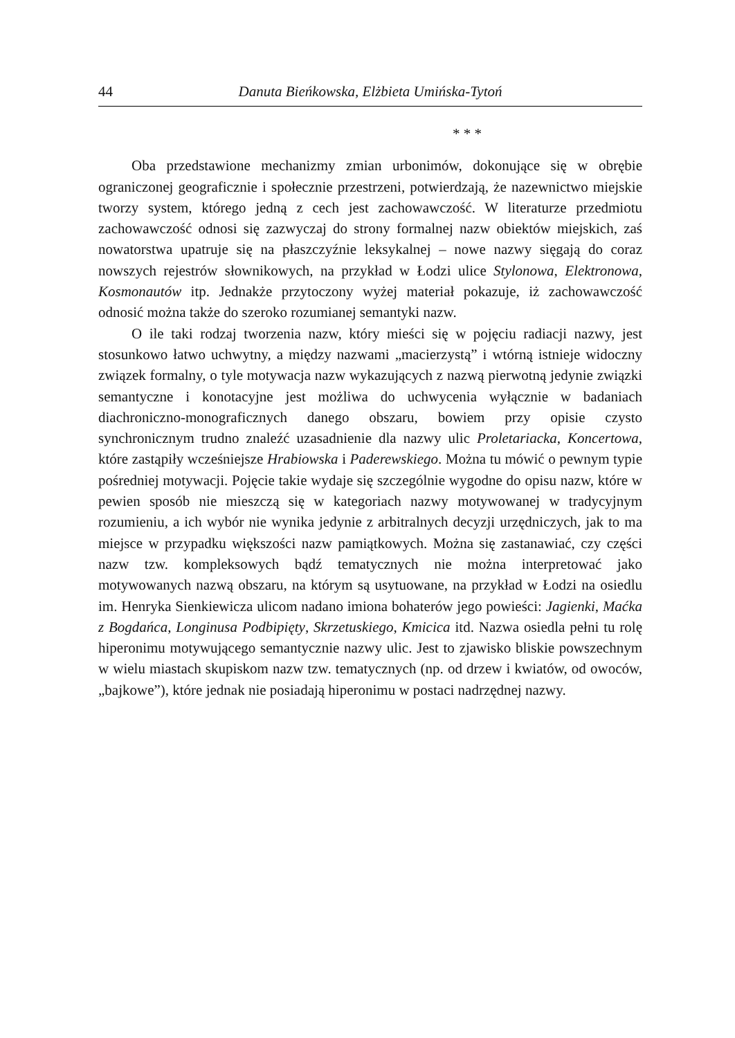44 Danuta Bieńkowska, Elżbieta Umińska-Tytoń
* * *
Oba przedstawione mechanizmy zmian urbonimów, dokonujące się w obrębie ograniczonej geograficznie i społecznie przestrzeni, potwierdzają, że nazewnictwo miejskie tworzy system, którego jedną z cech jest zachowawczość. W literaturze przedmiotu zachowawczość odnosi się zazwyczaj do strony formalnej nazw obiektów miejskich, zaś nowatorstwa upatruje się na płaszczyźnie leksykalnej – nowe nazwy sięgają do coraz nowszych rejestrów słownikowych, na przykład w Łodzi ulice Stylonowa, Elektronowa, Kosmonautów itp. Jednakże przytoczony wyżej materiał pokazuje, iż zachowawczość odnosić można także do szeroko rozumianej semantyki nazw.
O ile taki rodzaj tworzenia nazw, który mieści się w pojęciu radiacji nazwy, jest stosunkowo łatwo uchwytny, a między nazwami „macierzystą” i wtórną istnieje widoczny związek formalny, o tyle motywacja nazw wykazujących z nazwą pierwotną jedynie związki semantyczne i konotacyjne jest możliwa do uchwycenia wyłącznie w badaniach diachroniczno-monograficznych danego obszaru, bowiem przy opisie czysto synchronicznym trudno znaleźć uzasadnienie dla nazwy ulic Proletariacka, Koncertowa, które zastąpiły wcześniejsze Hrabiowska i Paderewskiego. Można tu mówić o pewnym typie pośredniej motywacji. Pojęcie takie wydaje się szczególnie wygodne do opisu nazw, które w pewien sposób nie mieszczą się w kategoriach nazwy motywowanej w tradycyjnym rozumieniu, a ich wybór nie wynika jedynie z arbitralnych decyzji urzędniczych, jak to ma miejsce w przypadku większości nazw pamiątkowych. Można się zastanawiać, czy części nazw tzw. kompleksowych bądź tematycznych nie można interpretować jako motywowanych nazwą obszaru, na którym są usytuowane, na przykład w Łodzi na osiedlu im. Henryka Sienkiewicza ulicom nadano imiona bohaterów jego powieści: Jagienki, Maćka z Bogdańca, Longinusa Podbipięty, Skrzetuskiego, Kmicica itd. Nazwa osiedla pełni tu rolę hiperonimu motywującego semantycznie nazwy ulic. Jest to zjawisko bliskie powszechnym w wielu miastach skupiskom nazw tzw. tematycznych (np. od drzew i kwiatów, od owoców, „bajkowe”), które jednak nie posiadają hiperonimu w postaci nadrzędnej nazwy.